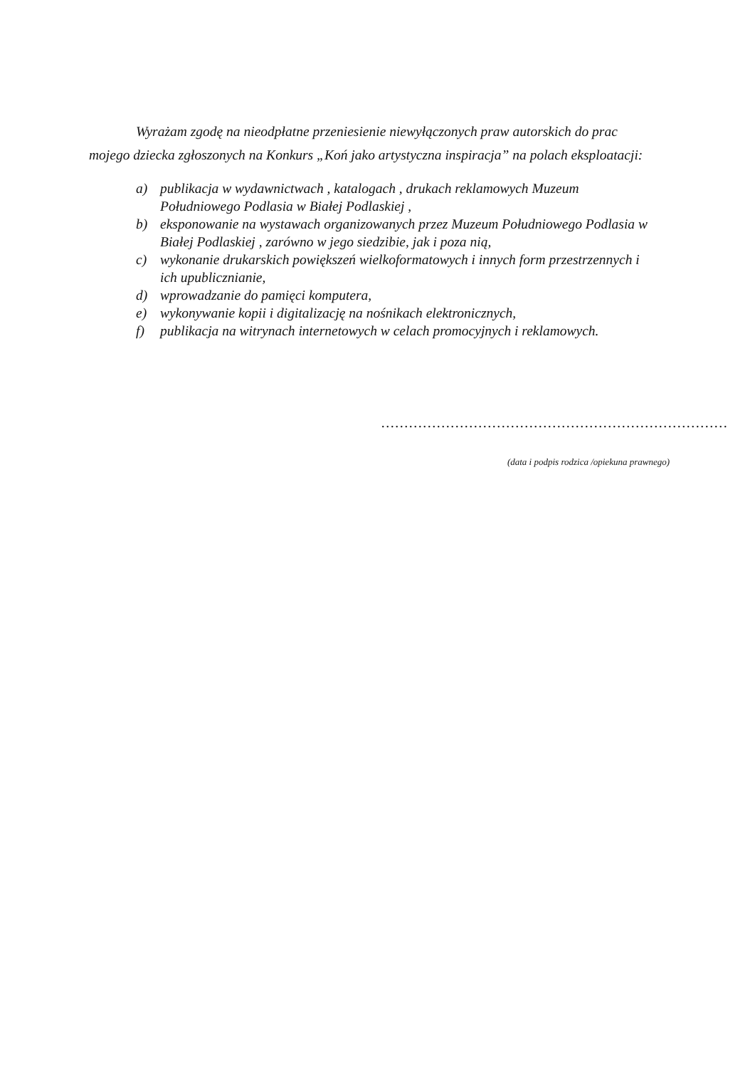Wyrażam zgodę na nieodpłatne przeniesienie niewyłączonych praw autorskich do prac mojego dziecka zgłoszonych na Konkurs „Koń jako artystyczna inspiracja” na polach eksploatacji:
a) publikacja w wydawnictwach , katalogach , drukach reklamowych Muzeum Południowego Podlasia w Białej Podlaskiej ,
b) eksponowanie na wystawach organizowanych przez Muzeum Południowego Podlasia w Białej Podlaskiej , zarówno w jego siedzibie, jak i poza nią,
c) wykonanie drukarskich powiększeń wielkoformatowych i innych form przestrzennych i ich upublicznianie,
d) wprowadzanie do pamięci komputera,
e) wykonywanie kopii i digitalizację na nośnikach elektronicznych,
f) publikacja na witrynach internetowych w celach promocyjnych i reklamowych.
…………………………………………………………………
(data i podpis rodzica /opiekuna prawnego)